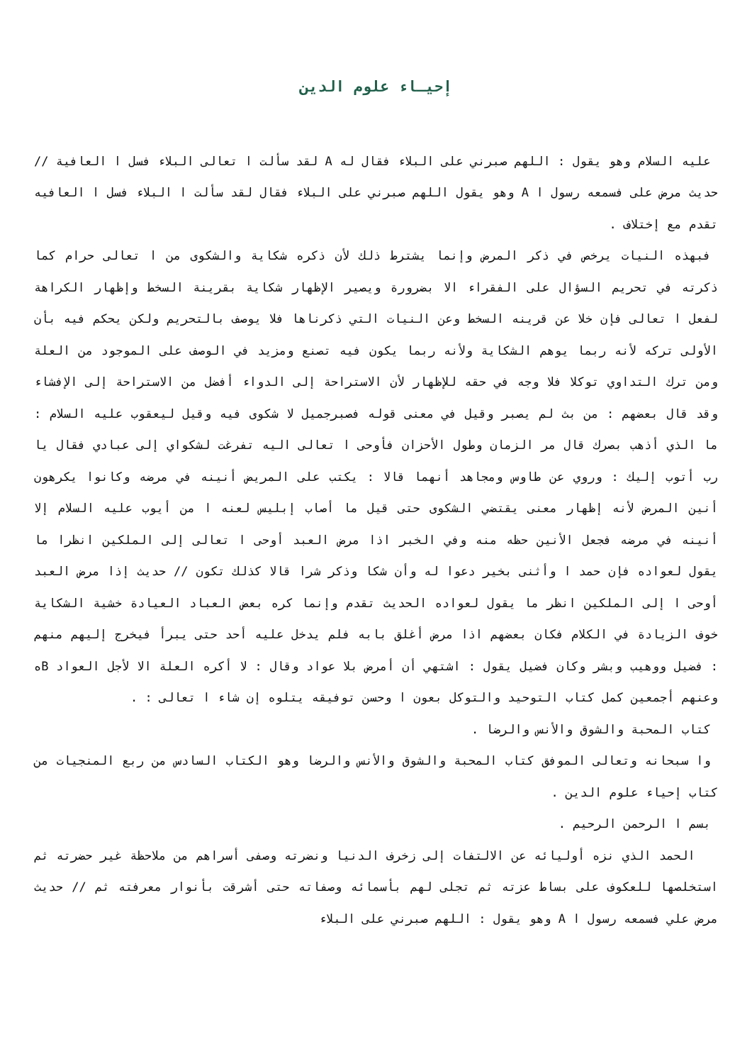إحيـاء علوم الدين
عليه السلام وهو يقول : اللهم صبرني على البلاء فقال له A لقد سألت ا تعالى البلاء فسل ا العافية // حديث مرض على فسمعه رسول ا A وهو يقول اللهم صبرني على البلاء فقال لقد سألت ا البلاء فسل ا العافيه تقدم مع إختلاف .
فبهذه النيات يرخص في ذكر المرض وإنما يشترط ذلك لأن ذكره شكاية والشكوى من ا تعالى حرام كما ذكرته في تحريم السؤال على الفقراء الا بضرورة ويصير الإظهار شكاية بقرينة السخط وإظهار الكراهة لفعل ا تعالى فإن خلا عن قرينه السخط وعن النيات التي ذكرناها فلا يوصف بالتحريم ولكن يحكم فيه بأن الأولى تركه لأنه ربما يوهم الشكاية ولأنه ربما يكون فيه تصنع ومزيد في الوصف على الموجود من العلة ومن ترك التداوي توكلا فلا وجه في حقه للإظهار لأن الاستراحة إلى الدواء أفضل من الاستراحة إلى الإفشاء وقد قال بعضهم : من بث لم يصبر وقيل في معنى قوله فصبرجميل لا شكوى فيه وقيل ليعقوب عليه السلام : ما الذي أذهب بصرك قال مر الزمان وطول الأحزان فأوحى ا تعالى اليه تفرغت لشكواي إلى عبادي فقال يا رب أتوب إليك : وروي عن طاوس ومجاهد أنهما قالا : يكتب على المريض أنينه في مرضه وكانوا يكرهون أنين المرض لأنه إظهار معنى يقتضي الشكوى حتى قيل ما أصاب إبليس لعنه ا من أيوب عليه السلام إلا أنينه في مرضه فجعل الأنين حظه منه وفي الخبر اذا مرض العبد أوحى ا تعالى إلى الملكين انظرا ما يقول لعواده فإن حمد ا وأثنى بخير دعوا له وأن شكا وذكر شرا قالا كذلك تكون // حديث إذا مرض العبد أوحى ا إلى الملكين انظر ما يقول لعواده الحديث تقدم وإنما كره بعض العباد العيادة خشية الشكاية خوف الزيادة في الكلام فكان بعضهم اذا مرض أغلق بابه فلم يدخل عليه أحد حتى يبرأ فيخرج إليهم منهم : فضيل ووهيب وبشر وكان فضيل يقول : اشتهي أن أمرض بلا عواد وقال : لا أكره العلة الا لأجل العواد Bه وعنهم أجمعين كمل كتاب التوحيد والتوكل بعون ا وحسن توفيقه يتلوه إن شاء ا تعالى : .
كتاب المحبة والشوق والأنس والرضا .
وا سبحانه وتعالى الموفق كتاب المحبة والشوق والأنس والرضا وهو الكتاب السادس من ربع المنجيات من كتاب إحياء علوم الدين .
بسم ا الرحمن الرحيم .
الحمد الذي نزه أوليائه عن الالتفات إلى زخرف الدنيا ونضرته وصفى أسراهم من ملاحظة غير حضرته ثم استخلصها للعكوف على بساط عزته ثم تجلى لهم بأسمائه وصفاته حتى أشرقت بأنوار معرفته ثم // حديث مرض علي فسمعه رسول ا A وهو يقول : اللهم صبرني على البلاء